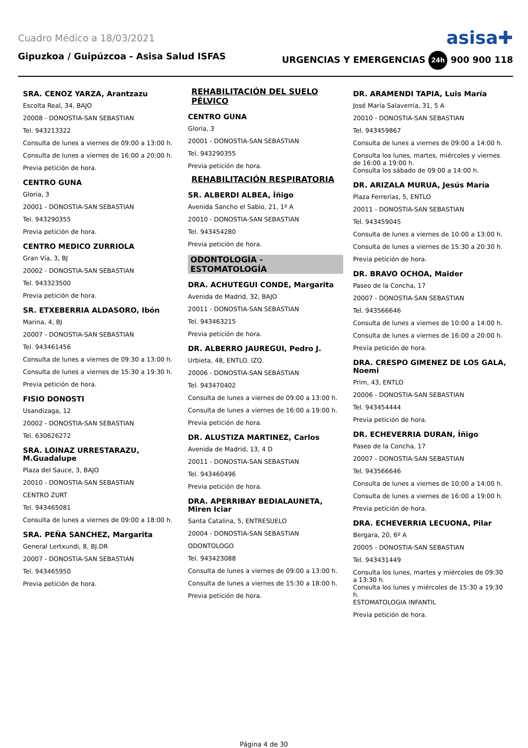Cuadro Médico a 18/03/2021 asisa✚
Gipuzkoa / Guipúzcoa - Asisa Salud ISFAS URGENCIAS Y EMERGENCIAS 24h 900 900 118
SRA. CENOZ YARZA, Arantzazu
Escolta Real, 34, BAJO
20008 - DONOSTIA-SAN SEBASTIAN
Tel. 943213322
Consulta de lunes a viernes de 09:00 a 13:00 h.
Consulta de lunes a viernes de 16:00 a 20:00 h.
Previa petición de hora.
CENTRO GUNA
Gloria, 3
20001 - DONOSTIA-SAN SEBASTIAN
Tel. 943290355
Previa petición de hora.
CENTRO MEDICO ZURRIOLA
Gran Vía, 3, BJ
20002 - DONOSTIA-SAN SEBASTIAN
Tel. 943323500
Previa petición de hora.
SR. ETXEBERRIA ALDASORO, Ibón
Marina, 4, BJ
20007 - DONOSTIA-SAN SEBASTIAN
Tel. 943461456
Consulta de lunes a viernes de 09:30 a 13:00 h.
Consulta de lunes a viernes de 15:30 a 19:30 h.
Previa petición de hora.
FISIO DONOSTI
Usandizaga, 12
20002 - DONOSTIA-SAN SEBASTIAN
Tel. 630626272
SRA. LOINAZ URRESTARAZU, M.Guadalupe
Plaza del Sauce, 3, BAJO
20010 - DONOSTIA-SAN SEBASTIAN
CENTRO ZURT
Tel. 943465081
Consulta de lunes a viernes de 09:00 a 18:00 h.
SRA. PEÑA SANCHEZ, Margarita
General Lertxundi, 8, BJ.DR
20007 - DONOSTIA-SAN SEBASTIAN
Tel. 943465950
Previa petición de hora.
REHABILITACIÓN DEL SUELO PÉLVICO
CENTRO GUNA
Gloria, 3
20001 - DONOSTIA-SAN SEBASTIAN
Tel. 943290355
Previa petición de hora.
REHABILITACIÓN RESPIRATORIA
SR. ALBERDI ALBEA, Íñigo
Avenida Sancho el Sabio, 21, 1º A
20010 - DONOSTIA-SAN SEBASTIAN
Tel. 943454280
Previa petición de hora.
ODONTOLOGÍA - ESTOMATOLOGÍA
DRA. ACHUTEGUI CONDE, Margarita
Avenida de Madrid, 32, BAJO
20011 - DONOSTIA-SAN SEBASTIAN
Tel. 943463215
Previa petición de hora.
DR. ALBERRO JAUREGUI, Pedro J.
Urbieta, 48, ENTLO. IZQ.
20006 - DONOSTIA-SAN SEBASTIAN
Tel. 943470402
Consulta de lunes a viernes de 09:00 a 13:00 h.
Consulta de lunes a viernes de 16:00 a 19:00 h.
Previa petición de hora.
DR. ALUSTIZA MARTINEZ, Carlos
Avenida de Madrid, 13, 4 D
20011 - DONOSTIA-SAN SEBASTIAN
Tel. 943460496
Previa petición de hora.
DRA. APERRIBAY BEDIALAUNETA, Miren Iciar
Santa Catalina, 5, ENTRESUELO
20004 - DONOSTIA-SAN SEBASTIAN
ODONTOLOGO
Tel. 943423088
Consulta de lunes a viernes de 09:00 a 13:00 h.
Consulta de lunes a viernes de 15:30 a 18:00 h.
Previa petición de hora.
DR. ARAMENDI TAPIA, Luis María
José María Salaverría, 31, 5 A
20010 - DONOSTIA-SAN SEBASTIAN
Tel. 943459867
Consulta de lunes a viernes de 09:00 a 14:00 h.
Consulta los lunes, martes, miércoles y viernes de 16:00 a 19:00 h.
Consulta los sábado de 09:00 a 14:00 h.
DR. ARIZALA MURUA, Jesús María
Plaza Ferrerías, 5, ENTLO
20011 - DONOSTIA-SAN SEBASTIAN
Tel. 943459045
Consulta de lunes a viernes de 10:00 a 13:00 h.
Consulta de lunes a viernes de 15:30 a 20:30 h.
Previa petición de hora.
DR. BRAVO OCHOA, Maider
Paseo de la Concha, 17
20007 - DONOSTIA-SAN SEBASTIAN
Tel. 943566646
Consulta de lunes a viernes de 10:00 a 14:00 h.
Consulta de lunes a viernes de 16:00 a 20:00 h.
Previa petición de hora.
DRA. CRESPO GIMENEZ DE LOS GALA, Noemi
Prim, 43, ENTLO
20006 - DONOSTIA-SAN SEBASTIAN
Tel. 943454444
Previa petición de hora.
DR. ECHEVERRIA DURAN, Íñigo
Paseo de la Concha, 17
20007 - DONOSTIA-SAN SEBASTIAN
Tel. 943566646
Consulta de lunes a viernes de 10:00 a 14:00 h.
Consulta de lunes a viernes de 16:00 a 19:00 h.
Previa petición de hora.
DRA. ECHEVERRIA LECUONA, Pilar
Bergara, 20, 6º A
20005 - DONOSTIA-SAN SEBASTIAN
Tel. 943431449
Consulta los lunes, martes y miércoles de 09:30 a 13:30 h.
Consulta los lunes y miércoles de 15:30 a 19:30 h.
ESTOMATOLOGIA INFANTIL
Previa petición de hora.
Página 4 de 30